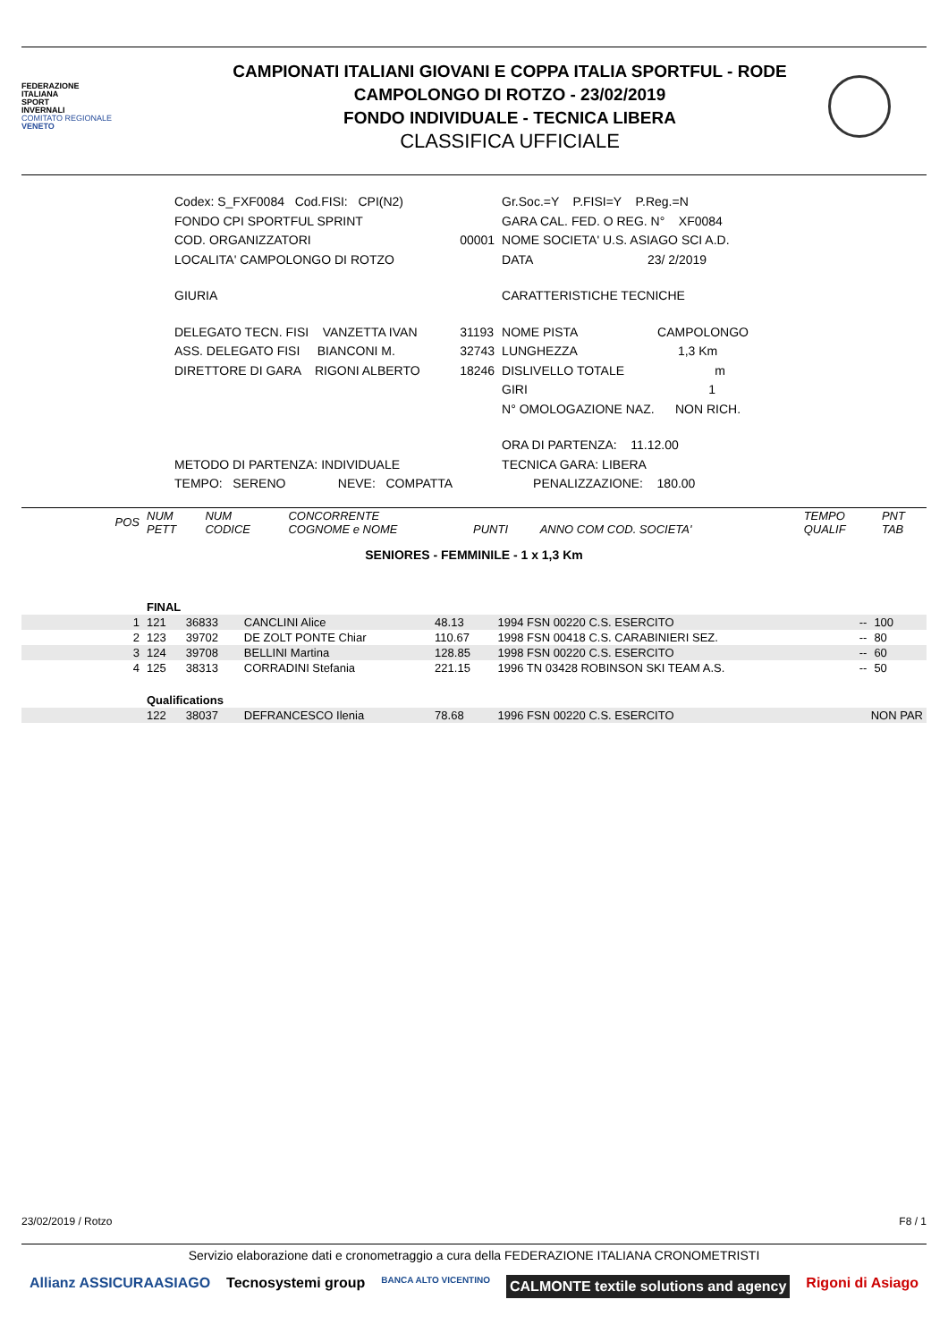FEDERAZIONE
ITALIANA
SPORT
INVERNALI
COMITATO REGIONALE
VENETO
CAMPIONATI ITALIANI GIOVANI E COPPA ITALIA SPORTFUL - RODE
CAMPOLONGO DI ROTZO - 23/02/2019
FONDO INDIVIDUALE - TECNICA LIBERA
CLASSIFICA UFFICIALE
| Codex: S_FXF0084 Cod.FISI: CPI(N2) | | Gr.Soc.=Y P.FISI=Y P.Reg.=N |
| FONDO CPI SPORTFUL SPRINT | | GARA CAL. FED. O REG. N° XF0084 |
| COD. ORGANIZZATORI | 00001 | NOME SOCIETA' U.S. ASIAGO SCI A.D. |
| LOCALITA' CAMPOLONGO DI ROTZO | | DATA 23/ 2/2019 |
| GIURIA | | CARATTERISTICHE TECNICHE |
| DELEGATO TECN. FISI VANZETTA IVAN | 31193 | NOME PISTA CAMPOLONGO |
| ASS. DELEGATO FISI BIANCONI M. | 32743 | LUNGHEZZA 1,3 Km |
| DIRETTORE DI GARA RIGONI ALBERTO | 18246 | DISLIVELLO TOTALE m |
| | | GIRI 1 |
| | | N° OMOLOGAZIONE NAZ. NON RICH. |
| | | ORA DI PARTENZA: 11.12.00 |
| METODO DI PARTENZA: INDIVIDUALE | | TECNICA GARA: LIBERA |
| TEMPO: SERENO NEVE: COMPATTA | | PENALIZZAZIONE: 180.00 |
| POS | NUM PETT | NUM CODICE | CONCORRENTE COGNOME e NOME | PUNTI | ANNO COM COD. SOCIETA' | | TEMPO QUALIF | PNT TAB |
SENIORES - FEMMINILE - 1 x 1,3 Km
| | FINAL | | | | | | |
| 1 | 121 | 36833 | CANCLINI Alice | 48.13 | 1994 FSN 00220 C.S. ESERCITO | -- | 100 |
| 2 | 123 | 39702 | DE ZOLT PONTE Chiar | 110.67 | 1998 FSN 00418 C.S. CARABINIERI SEZ. | -- | 80 |
| 3 | 124 | 39708 | BELLINI Martina | 128.85 | 1998 FSN 00220 C.S. ESERCITO | -- | 60 |
| 4 | 125 | 38313 | CORRADINI Stefania | 221.15 | 1996 TN 03428 ROBINSON SKI TEAM A.S. | -- | 50 |
| | Qualifications | | | | | | |
| | 122 | 38037 | DEFRANCESCO Ilenia | 78.68 | 1996 FSN 00220 C.S. ESERCITO | NON PAR | |
23/02/2019 / Rotzo F8 / 1
Servizio elaborazione dati e cronometraggio a cura della FEDERAZIONE ITALIANA CRONOMETRISTI
Allianz ASSICURAASIAGO Tecnosystemi group BANCA ALTO VICENTINO CALMONTE textile solutions and agency Rigoni di Asiago